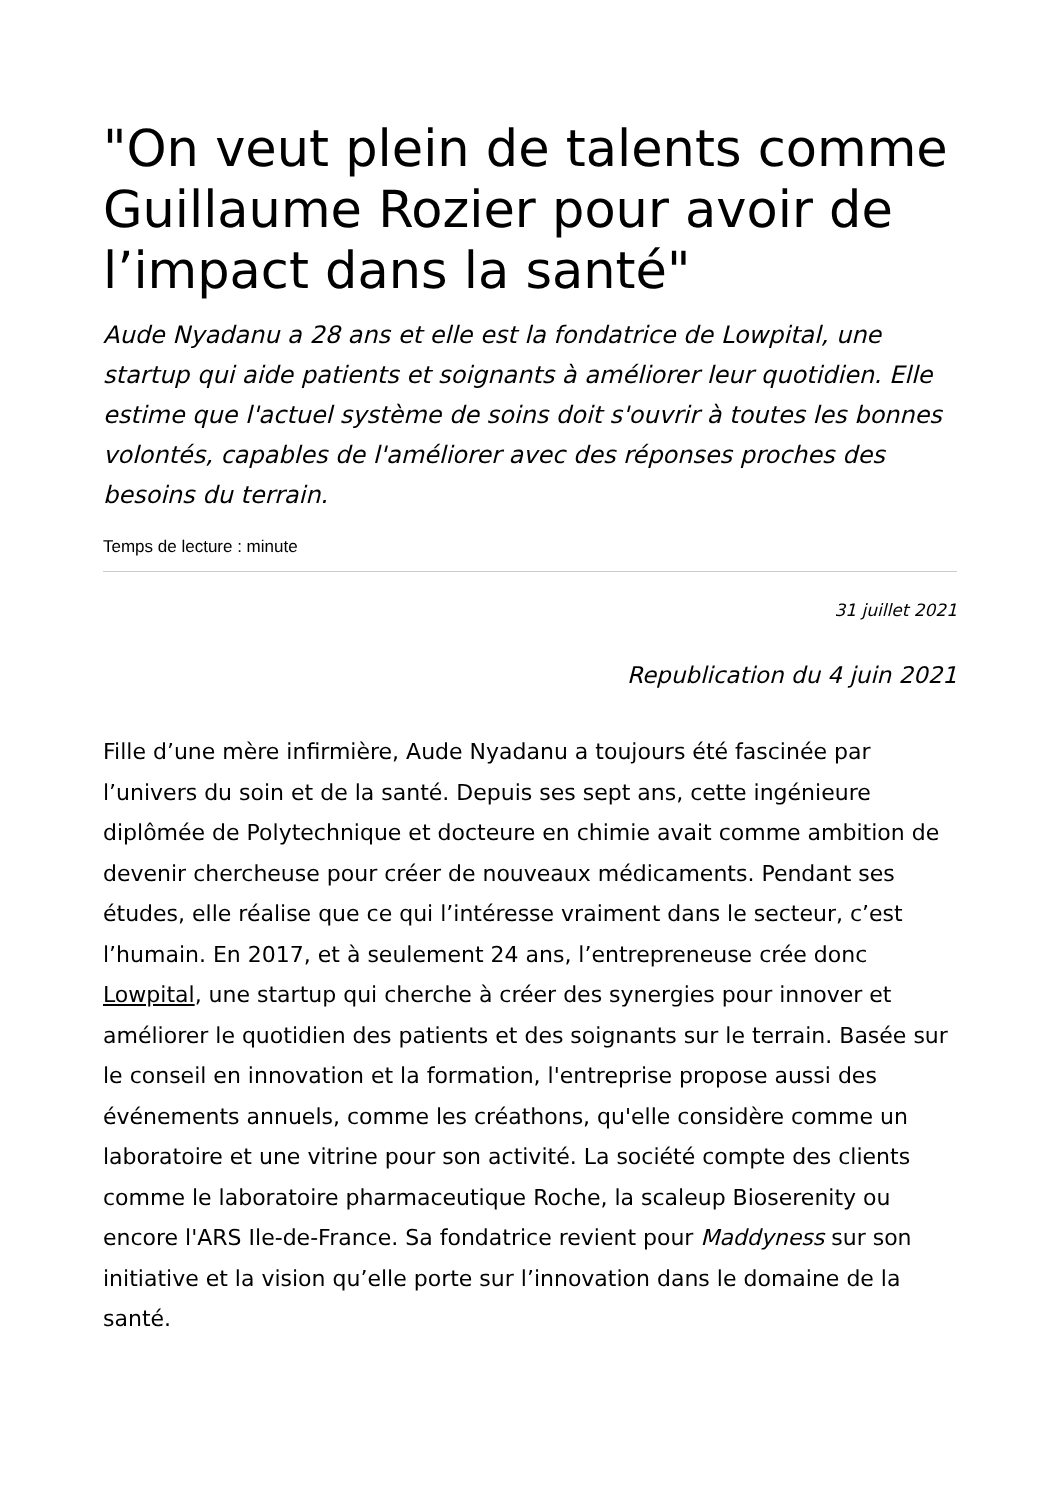"On veut plein de talents comme Guillaume Rozier pour avoir de l’impact dans la santé"
Aude Nyadanu a 28 ans et elle est la fondatrice de Lowpital, une startup qui aide patients et soignants à améliorer leur quotidien. Elle estime que l'actuel système de soins doit s'ouvrir à toutes les bonnes volontés, capables de l'améliorer avec des réponses proches des besoins du terrain.
Temps de lecture : minute
31 juillet 2021
Republication du 4 juin 2021
Fille d’une mère infirmière, Aude Nyadanu a toujours été fascinée par l’univers du soin et de la santé. Depuis ses sept ans, cette ingénieure diplômée de Polytechnique et docteure en chimie avait comme ambition de devenir chercheuse pour créer de nouveaux médicaments. Pendant ses études, elle réalise que ce qui l’intéresse vraiment dans le secteur, c’est l’humain. En 2017, et à seulement 24 ans, l’entrepreneuse crée donc Lowpital, une startup qui cherche à créer des synergies pour innover et améliorer le quotidien des patients et des soignants sur le terrain. Basée sur le conseil en innovation et la formation, l'entreprise propose aussi des événements annuels, comme les créathons, qu'elle considère comme un laboratoire et une vitrine pour son activité. La société compte des clients comme le laboratoire pharmaceutique Roche, la scaleup Bioserenity ou encore l'ARS Ile-de-France. Sa fondatrice revient pour Maddyness sur son initiative et la vision qu’elle porte sur l’innovation dans le domaine de la santé.